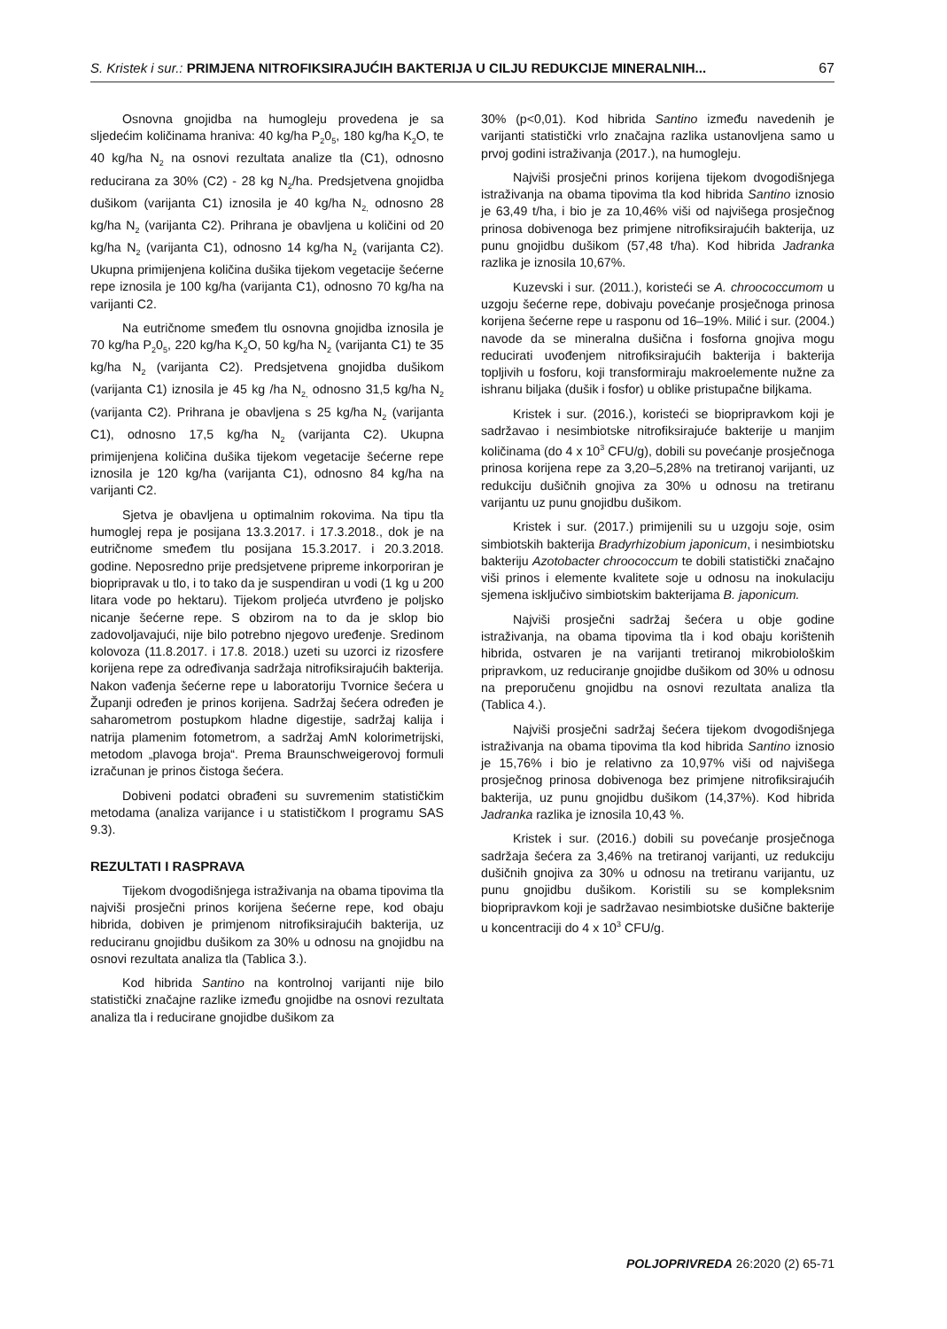S. Kristek i sur.: PRIMJENA NITROFIKSIRAJUĆIH BAKTERIJA U CILJU REDUKCIJE MINERALNIH...
67
Osnovna gnojidba na humogleju provedena je sa sljedećim količinama hraniva: 40 kg/ha P<sub>2</sub>0<sub>5</sub>, 180 kg/ha K<sub>2</sub>O, te 40 kg/ha N<sub>2</sub> na osnovi rezultata analize tla (C1), odnosno reducirana za 30% (C2) - 28 kg N<sub>2</sub>/ha. Predsjetvena gnojidba dušikom (varijanta C1) iznosila je 40 kg/ha N<sub>2,</sub> odnosno 28 kg/ha N<sub>2</sub> (varijanta C2). Prihrana je obavljena u količini od 20 kg/ha N<sub>2</sub> (varijanta C1), odnosno 14 kg/ha N<sub>2</sub> (varijanta C2). Ukupna primijenjena količina dušika tijekom vegetacije šećerne repe iznosila je 100 kg/ha (varijanta C1), odnosno 70 kg/ha na varijanti C2.
Na eutričnome smeđem tlu osnovna gnojidba iznosila je 70 kg/ha P<sub>2</sub>0<sub>5</sub>, 220 kg/ha K<sub>2</sub>O, 50 kg/ha N<sub>2</sub> (varijanta C1) te 35 kg/ha N<sub>2</sub> (varijanta C2). Predsjetvena gnojidba dušikom (varijanta C1) iznosila je 45 kg /ha N<sub>2,</sub> odnosno 31,5 kg/ha N<sub>2</sub> (varijanta C2). Prihrana je obavljena s 25 kg/ha N<sub>2</sub> (varijanta C1), odnosno 17,5 kg/ha N<sub>2</sub> (varijanta C2). Ukupna primijenjena količina dušika tijekom vegetacije šećerne repe iznosila je 120 kg/ha (varijanta C1), odnosno 84 kg/ha na varijanti C2.
Sjetva je obavljena u optimalnim rokovima. Na tipu tla humoglej repa je posijana 13.3.2017. i 17.3.2018., dok je na eutričnome smeđem tlu posijana 15.3.2017. i 20.3.2018. godine. Neposredno prije predsjetvene pripreme inkorporiran je biopripravak u tlo, i to tako da je suspendiran u vodi (1 kg u 200 litara vode po hektaru). Tijekom proljeća utvrđeno je poljsko nicanje šećerne repe. S obzirom na to da je sklop bio zadovoljavajući, nije bilo potrebno njegovo uređenje. Sredinom kolovoza (11.8.2017. i 17.8. 2018.) uzeti su uzorci iz rizosfere korijena repe za određivanja sadržaja nitrofiksirajućih bakterija. Nakon vađenja šećerne repe u laboratoriju Tvornice šećera u Županji određen je prinos korijena. Sadržaj šećera određen je saharometrom postupkom hladne digestije, sadržaj kalija i natrija plamenim fotometrom, a sadržaj AmN kolorimetrijski, metodom „plavoga broja“. Prema Braunschweigerovoj formuli izračunan je prinos čistoga šećera.
Dobiveni podatci obrađeni su suvremenim statističkim metodama (analiza varijance i u statističkom I programu SAS 9.3).
REZULTATI I RASPRAVA
Tijekom dvogodišnjega istraživanja na obama tipovima tla najviši prosječni prinos korijena šećerne repe, kod obaju hibrida, dobiven je primjenom nitrofiksirajućih bakterija, uz reduciranu gnojidbu dušikom za 30% u odnosu na gnojidbu na osnovi rezultata analiza tla (Tablica 3.).
Kod hibrida Santino na kontrolnoj varijanti nije bilo statistički značajne razlike između gnojidbe na osnovi rezultata analiza tla i reducirane gnojidbe dušikom za
30% (p<0,01). Kod hibrida Santino između navedenih je varijanti statistički vrlo značajna razlika ustanovljena samo u prvoj godini istraživanja (2017.), na humogleju.
Najviši prosječni prinos korijena tijekom dvogodišnjega istraživanja na obama tipovima tla kod hibrida Santino iznosio je 63,49 t/ha, i bio je za 10,46% viši od najvišega prosječnog prinosa dobivenoga bez primjene nitrofiksirajućih bakterija, uz punu gnojidbu dušikom (57,48 t/ha). Kod hibrida Jadranka razlika je iznosila 10,67%.
Kuzevski i sur. (2011.), koristeći se A. chroococcumom u uzgoju šećerne repe, dobivaju povećanje prosječnoga prinosa korijena šećerne repe u rasponu od 16–19%. Milić i sur. (2004.) navode da se mineralna dušična i fosforna gnojiva mogu reducirati uvođenjem nitrofiksirajućih bakterija i bakterija topljivih u fosforu, koji transformiraju makroelemente nužne za ishranu biljaka (dušik i fosfor) u oblike pristupačne biljkama.
Kristek i sur. (2016.), koristeći se biopripravkom koji je sadržavao i nesimbiotske nitrofiksirajuće bakterije u manjim količinama (do 4 x 10<sup>3</sup> CFU/g), dobili su povećanje prosječnoga prinosa korijena repe za 3,20–5,28% na tretiranoj varijanti, uz redukciju dušičnih gnojiva za 30% u odnosu na tretiranu varijantu uz punu gnojidbu dušikom.
Kristek i sur. (2017.) primijenili su u uzgoju soje, osim simbiotskih bakterija Bradyrhizobium japonicum, i nesimbiotsku bakteriju Azotobacter chroococcum te dobili statistički značajno viši prinos i elemente kvalitete soje u odnosu na inokulaciju sjemena isključivo simbiotskim bakterijama B. japonicum.
Najviši prosječni sadržaj šećera u obje godine istraživanja, na obama tipovima tla i kod obaju korištenih hibrida, ostvaren je na varijanti tretiranoj mikrobiološkim pripravkom, uz reduciranje gnojidbe dušikom od 30% u odnosu na preporučenu gnojidbu na osnovi rezultata analiza tla (Tablica 4.).
Najviši prosječni sadržaj šećera tijekom dvogodišnjega istraživanja na obama tipovima tla kod hibrida Santino iznosio je 15,76% i bio je relativno za 10,97% viši od najvišega prosječnog prinosa dobivenoga bez primjene nitrofiksirajućih bakterija, uz punu gnojidbu dušikom (14,37%). Kod hibrida Jadranka razlika je iznosila 10,43 %.
Kristek i sur. (2016.) dobili su povećanje prosječnoga sadržaja šećera za 3,46% na tretiranoj varijanti, uz redukciju dušičnih gnojiva za 30% u odnosu na tretiranu varijantu, uz punu gnojidbu dušikom. Koristili su se kompleksnim biopripravkom koji je sadržavao nesimbiotske dušične bakterije u koncentraciji do 4 x 10<sup>3</sup> CFU/g.
POLJOPRIVREDA 26:2020 (2) 65-71